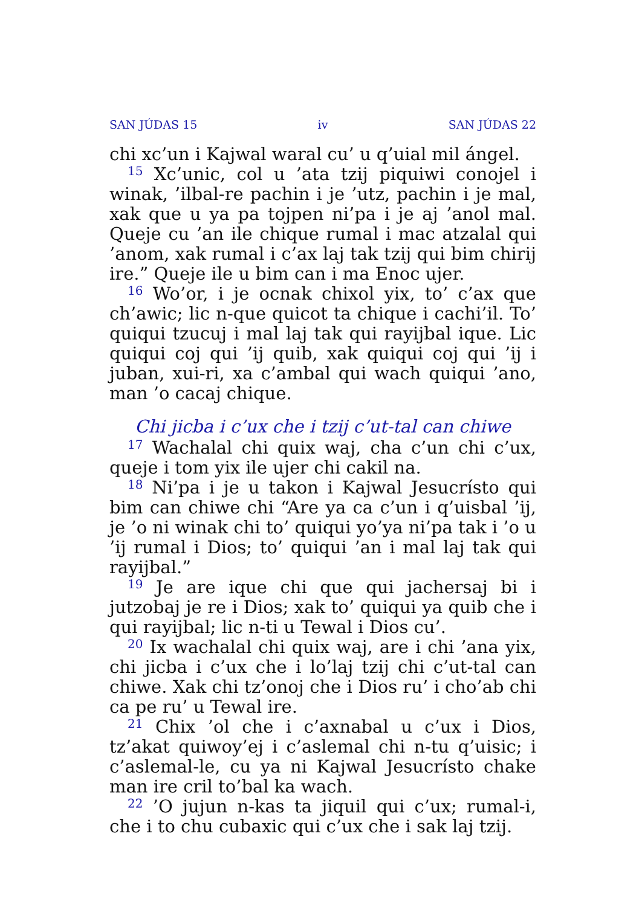SAN JÚDAS 15 iv SAN JÚDAS 22
chi xc’un i Kajwal waral cu’ u q’uial mil ángel.
<sup>15</sup> Xc’unic, col u ’ata tzij piquiwi conojel i winak, ’ilbal-re pachin i je ’utz, pachin i je mal, xak que u ya pa tojpen ni’pa i je aj ’anol mal. Queje cu ’an ile chique rumal i mac atzalal qui ’anom, xak rumal i c’ax laj tak tzij qui bim chirij ire.” Queje ile u bim can i ma Enoc ujer.
<sup>16</sup> Wo’or, i je ocnak chixol yix, to’ c’ax que ch’awic; lic n-que quicot ta chique i cachi’il. To’ quiqui tzucuj i mal laj tak qui rayijbal ique. Lic quiqui coj qui ’ij quib, xak quiqui coj qui ’ij i juban, xui-ri, xa c’ambal qui wach quiqui ’ano, man ’o cacaj chique.
Chi jicba i c’ux che i tzij c’ut-tal can chiwe
<sup>17</sup> Wachalal chi quix waj, cha c’un chi c’ux, queje i tom yix ile ujer chi cakil na.
<sup>18</sup> Ni’pa i je u takon i Kajwal Jesucrísto qui bim can chiwe chi “Are ya ca c’un i q’uisbal ’ij, je ’o ni winak chi to’ quiqui yo’ya ni’pa tak i ’o u ’ij rumal i Dios; to’ quiqui ’an i mal laj tak qui rayijbal.”
<sup>19</sup> Je are ique chi que qui jachersaj bi i jutzobaj je re i Dios; xak to’ quiqui ya quib che i qui rayijbal; lic n-ti u Tewal i Dios cu’.
<sup>20</sup> Ix wachalal chi quix waj, are i chi ’ana yix, chi jicba i c’ux che i lo’laj tzij chi c’ut-tal can chiwe. Xak chi tz’onoj che i Dios ru’ i cho’ab chi ca pe ru’ u Tewal ire.
<sup>21</sup> Chix ’ol che i c’axnabal u c’ux i Dios, tz’akat quiwoy’ej i c’aslemal chi n-tu q’uisic; i c’aslemal-le, cu ya ni Kajwal Jesucrísto chake man ire cril to’bal ka wach.
<sup>22</sup> ’O jujun n-kas ta jiquil qui c’ux; rumal-i, che i to chu cubaxic qui c’ux che i sak laj tzij.